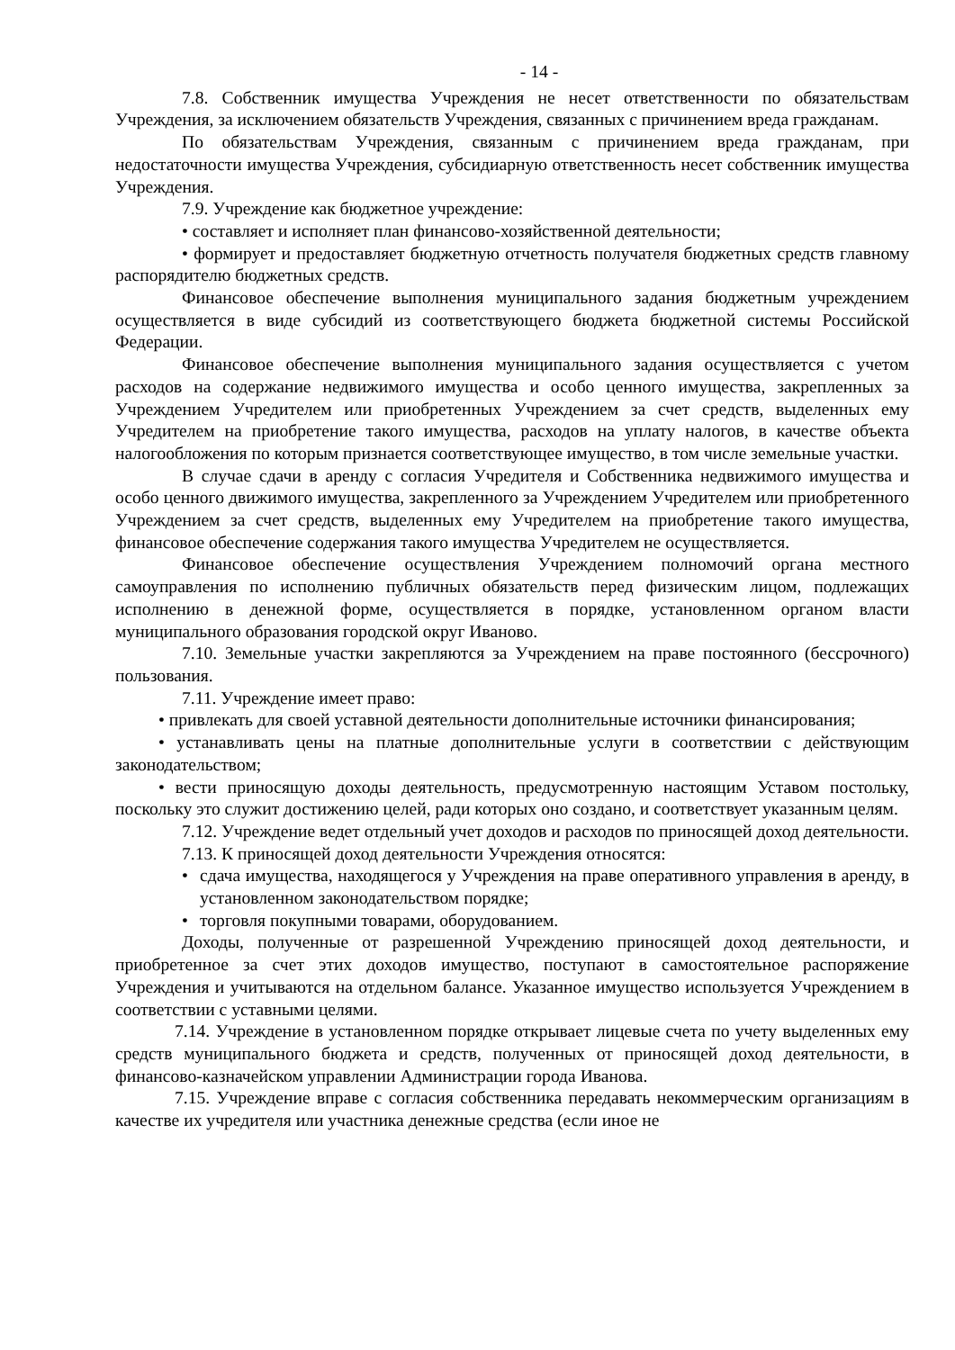- 14 -
7.8. Собственник имущества Учреждения не несет ответственности по обязательствам Учреждения, за исключением обязательств Учреждения, связанных с причинением вреда гражданам.
По обязательствам Учреждения, связанным с причинением вреда гражданам, при недостаточности имущества Учреждения, субсидиарную ответственность несет собственник имущества Учреждения.
7.9. Учреждение как бюджетное учреждение:
• составляет и исполняет план финансово-хозяйственной деятельности;
• формирует и предоставляет бюджетную отчетность получателя бюджетных средств главному распорядителю бюджетных средств.
Финансовое обеспечение выполнения муниципального задания бюджетным учреждением осуществляется в виде субсидий из соответствующего бюджета бюджетной системы Российской Федерации.
Финансовое обеспечение выполнения муниципального задания осуществляется с учетом расходов на содержание недвижимого имущества и особо ценного имущества, закрепленных за Учреждением Учредителем или приобретенных Учреждением за счет средств, выделенных ему Учредителем на приобретение такого имущества, расходов на уплату налогов, в качестве объекта налогообложения по которым признается соответствующее имущество, в том числе земельные участки.
В случае сдачи в аренду с согласия Учредителя и Собственника недвижимого имущества и особо ценного движимого имущества, закрепленного за Учреждением Учредителем или приобретенного Учреждением за счет средств, выделенных ему Учредителем на приобретение такого имущества, финансовое обеспечение содержания такого имущества Учредителем не осуществляется.
Финансовое обеспечение осуществления Учреждением полномочий органа местного самоуправления по исполнению публичных обязательств перед физическим лицом, подлежащих исполнению в денежной форме, осуществляется в порядке, установленном органом власти муниципального образования городской округ Иваново.
7.10. Земельные участки закрепляются за Учреждением на праве постоянного (бессрочного) пользования.
7.11. Учреждение имеет право:
• привлекать для своей уставной деятельности дополнительные источники финансирования;
• устанавливать цены на платные дополнительные услуги в соответствии с действующим законодательством;
• вести приносящую доходы деятельность, предусмотренную настоящим Уставом постольку, поскольку это служит достижению целей, ради которых оно создано, и соответствует указанным целям.
7.12. Учреждение ведет отдельный учет доходов и расходов по приносящей доход деятельности.
7.13. К приносящей доход деятельности Учреждения относятся:
• сдача имущества, находящегося у Учреждения на праве оперативного управления в аренду, в установленном законодательством порядке;
• торговля покупными товарами, оборудованием.
Доходы, полученные от разрешенной Учреждению приносящей доход деятельности, и приобретенное за счет этих доходов имущество, поступают в самостоятельное распоряжение Учреждения и учитываются на отдельном балансе. Указанное имущество используется Учреждением в соответствии с уставными целями.
7.14. Учреждение в установленном порядке открывает лицевые счета по учету выделенных ему средств муниципального бюджета и средств, полученных от приносящей доход деятельности, в финансово-казначейском управлении Администрации города Иванова.
7.15. Учреждение вправе с согласия собственника передавать некоммерческим организациям в качестве их учредителя или участника денежные средства (если иное не